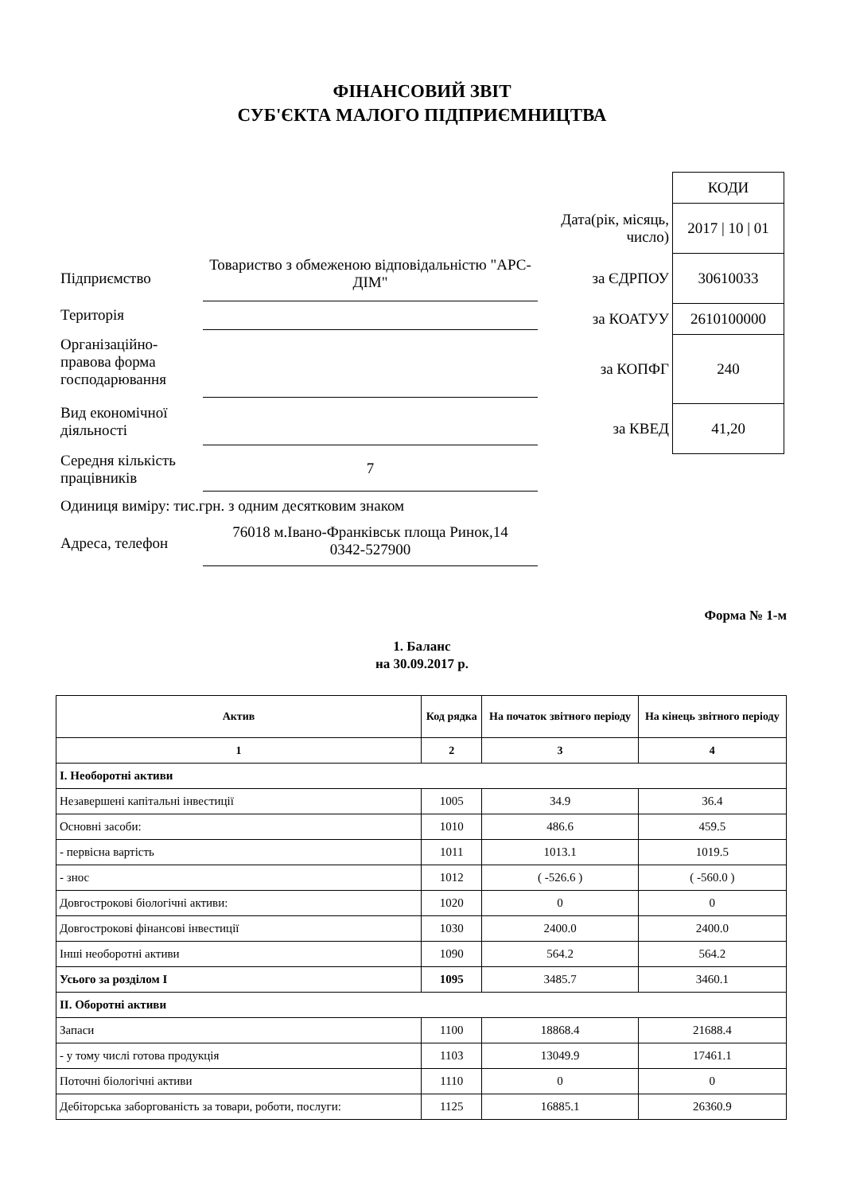ФІНАНСОВИЙ ЗВІТ
СУБ'ЄКТА МАЛОГО ПІДПРИЄМНИЦТВА
Підприємство
Товариство з обмеженою відповідальністю "АРС-ДІМ"
Територія
Організаційно-правова форма господарювання
Вид економічної діяльності
Середня кількість працівників
7
Одиниця виміру: тис.грн. з одним десятковим знаком
Адреса, телефон
76018 м.Івано-Франківськ площа Ринок,14
0342-527900
| | КОДИ |
| Дата(рік, місяць, число) | 2017 / 10 / 01 |
| за ЄДРПОУ | 30610033 |
| за КОАТУУ | 2610100000 |
| за КОПФГ | 240 |
| за КВЕД | 41,20 |
Форма № 1-м
1. Баланс
на 30.09.2017 р.
| Актив | Код рядка | На початок звітного періоду | На кінець звітного періоду |
| --- | --- | --- | --- |
| 1 | 2 | 3 | 4 |
| I. Необоротні активи | | | |
| Незавершені капітальні інвестиції | 1005 | 34.9 | 36.4 |
| Основні засоби: | 1010 | 486.6 | 459.5 |
| - первісна вартість | 1011 | 1013.1 | 1019.5 |
| - знос | 1012 | ( -526.6 ) | ( -560.0 ) |
| Довгострокові біологічні активи: | 1020 | 0 | 0 |
| Довгострокові фінансові інвестиції | 1030 | 2400.0 | 2400.0 |
| Інші необоротні активи | 1090 | 564.2 | 564.2 |
| Усього за розділом I | 1095 | 3485.7 | 3460.1 |
| II. Оборотні активи | | | |
| Запаси | 1100 | 18868.4 | 21688.4 |
| - у тому числі готова продукція | 1103 | 13049.9 | 17461.1 |
| Поточні біологічні активи | 1110 | 0 | 0 |
| Дебіторська заборгованість за товари, роботи, послуги: | 1125 | 16885.1 | 26360.9 |